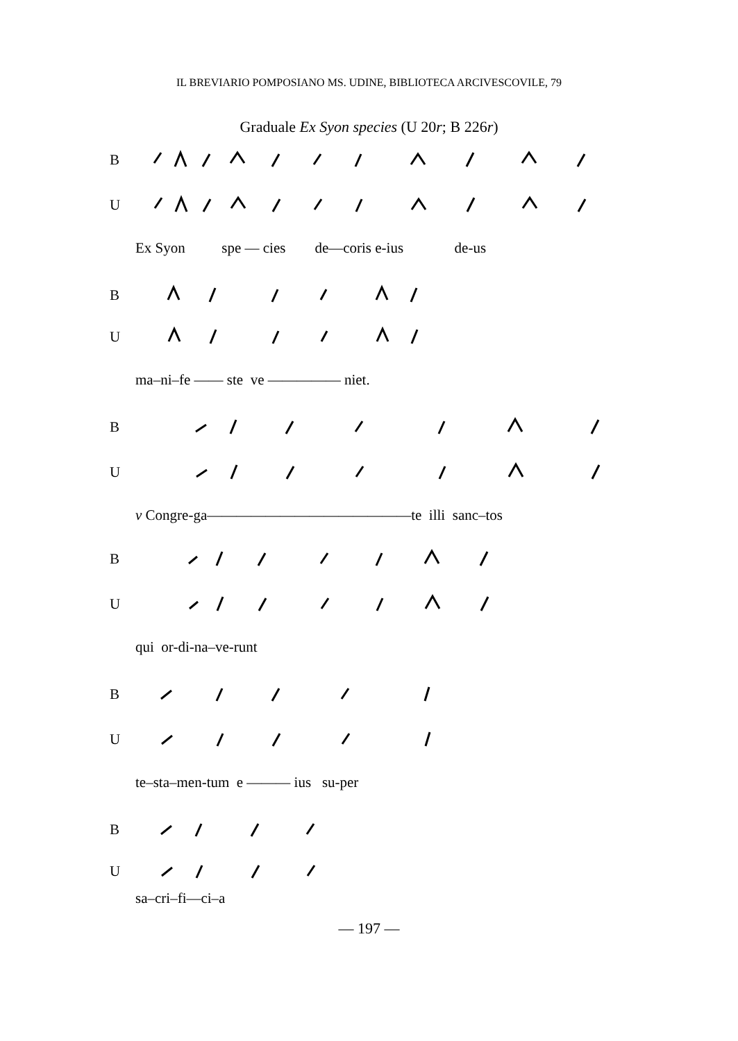IL BREVIARIO POMPOSIANO MS. UDINE, BIBLIOTECA ARCIVESCOVILE, 79
Graduale Ex Syon species (U 20r; B 226r)
B
U
Ex Syon spe — cies de—coris e-ius de-us
B
U
ma–ni–fe —— ste ve ————— niet.
B
U
v Congre-ga——————————————te illi sanc–tos
B
U
qui or-di-na–ve-runt
B
U
te–sta–men-tum e ——— ius su-per
B
U
sa–cri–fi—ci–a
— 197 —